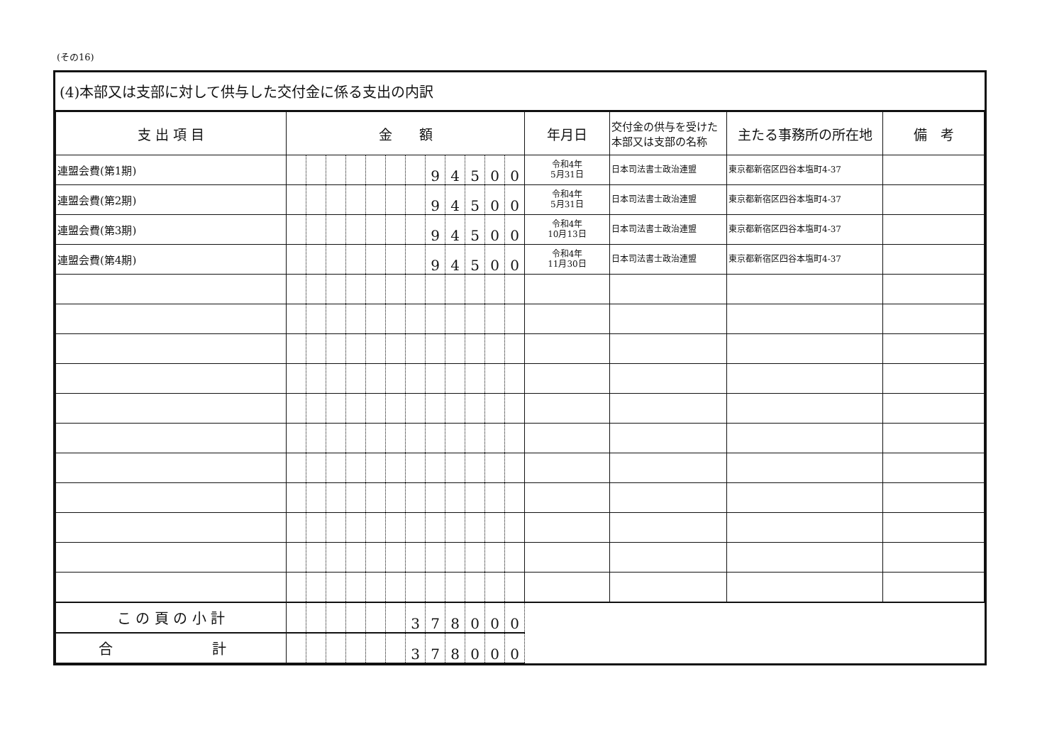(その16)
(4)本部又は支部に対して供与した交付金に係る支出の内訳
| 支 出 項 目 | 金 額 | | | | | | | | | | | | 年月日 | 交付金の供与を受けた本部又は支部の名称 | 主たる事務所の所在地 | 備 考 |
| --- | --- | --- | --- | --- | --- | --- | --- | --- | --- | --- | --- | --- | --- | --- | --- | --- |
| 連盟会費(第1期) | | | | | | | | 9 | 4 | 5 | 0 | 0 | 令和4年 5月31日 | 日本司法書士政治連盟 | 東京都新宿区四谷本塩町4-37 | |
| 連盟会費(第2期) | | | | | | | | 9 | 4 | 5 | 0 | 0 | 令和4年 5月31日 | 日本司法書士政治連盟 | 東京都新宿区四谷本塩町4-37 | |
| 連盟会費(第3期) | | | | | | | | 9 | 4 | 5 | 0 | 0 | 令和4年 10月13日 | 日本司法書士政治連盟 | 東京都新宿区四谷本塩町4-37 | |
| 連盟会費(第4期) | | | | | | | | 9 | 4 | 5 | 0 | 0 | 令和4年 11月30日 | 日本司法書士政治連盟 | 東京都新宿区四谷本塩町4-37 | |
| こ の 頁 の 小 計 | | | | | | | 3 | 7 | 8 | 0 | 0 | 0 | | | | |
| 合 計 | | | | | | | 3 | 7 | 8 | 0 | 0 | 0 | | | | |